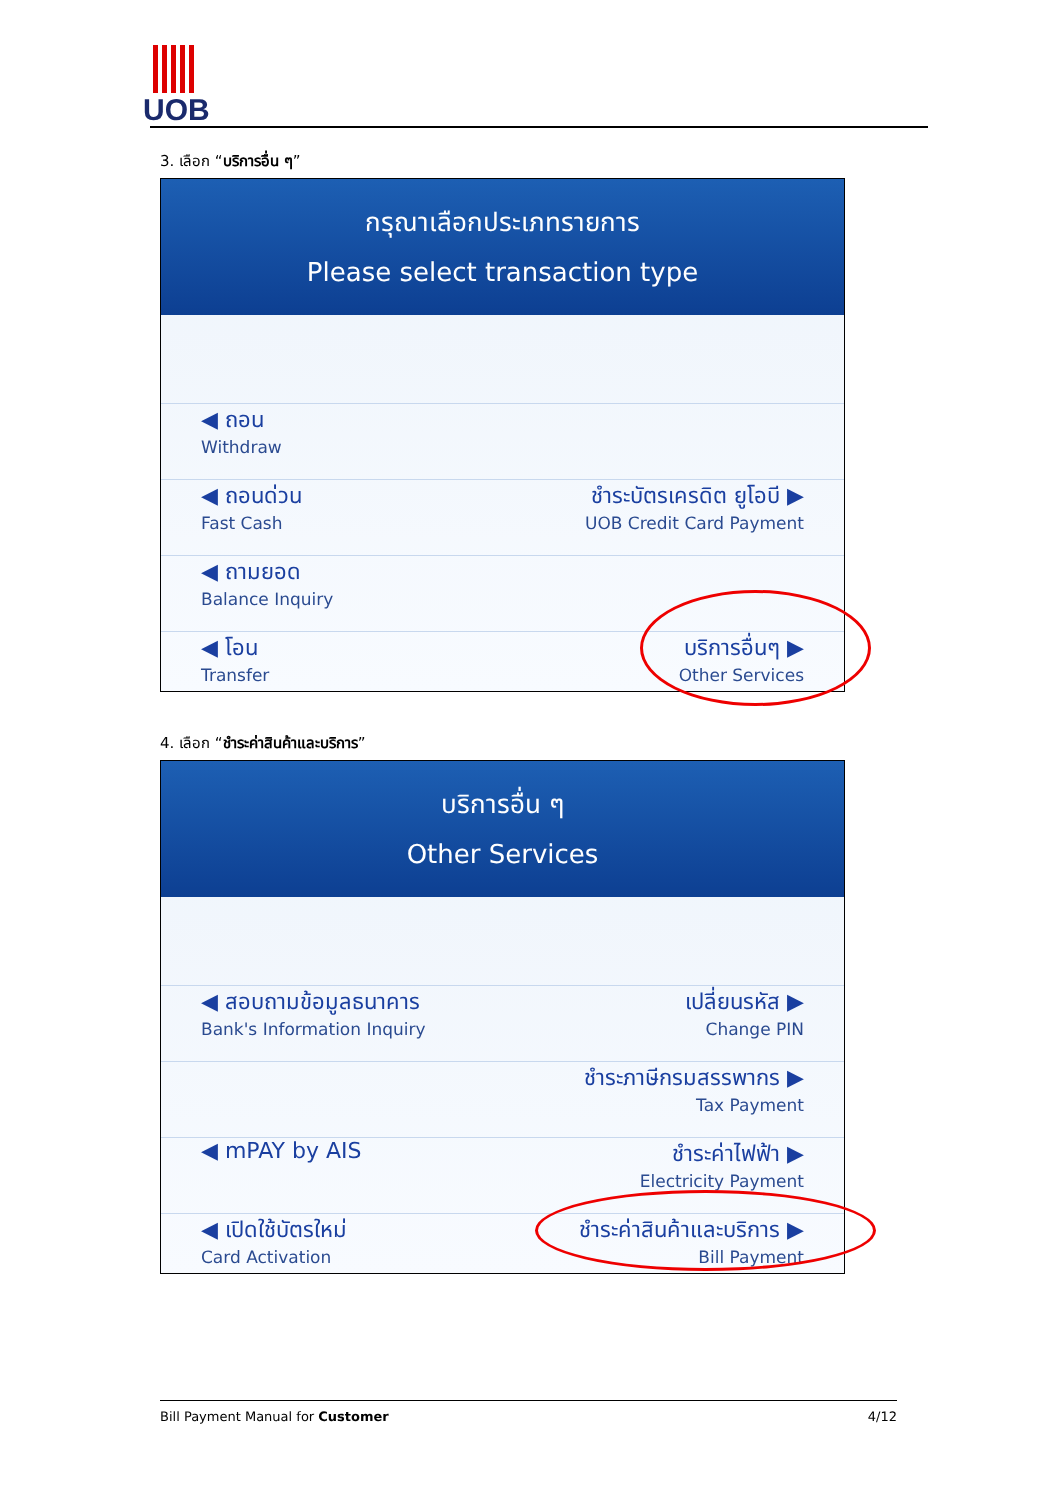UOB
3. เลือก “บริการอื่น ๆ”
กรุณาเลือกประเภทรายการ
Please select transaction type
◀ ถอน
Withdraw
◀ ถอนด่วน
Fast Cash
ชำระบัตรเครดิต ยูโอบี ▶
UOB Credit Card Payment
◀ ถามยอด
Balance Inquiry
◀ โอน
Transfer
บริการอื่นๆ ▶
Other Services
4. เลือก “ชำระค่าสินค้าและบริการ”
บริการอื่น ๆ
Other Services
◀ สอบถามข้อมูลธนาคาร
Bank's Information Inquiry
เปลี่ยนรหัส ▶
Change PIN
ชำระภาษีกรมสรรพากร ▶
Tax Payment
◀ mPAY by AIS ชำระค่าไฟฟ้า ▶
Electricity Payment
◀ เปิดใช้บัตรใหม่
Card Activation
ชำระค่าสินค้าและบริการ ▶
Bill Payment
Bill Payment Manual for Customer 4/12